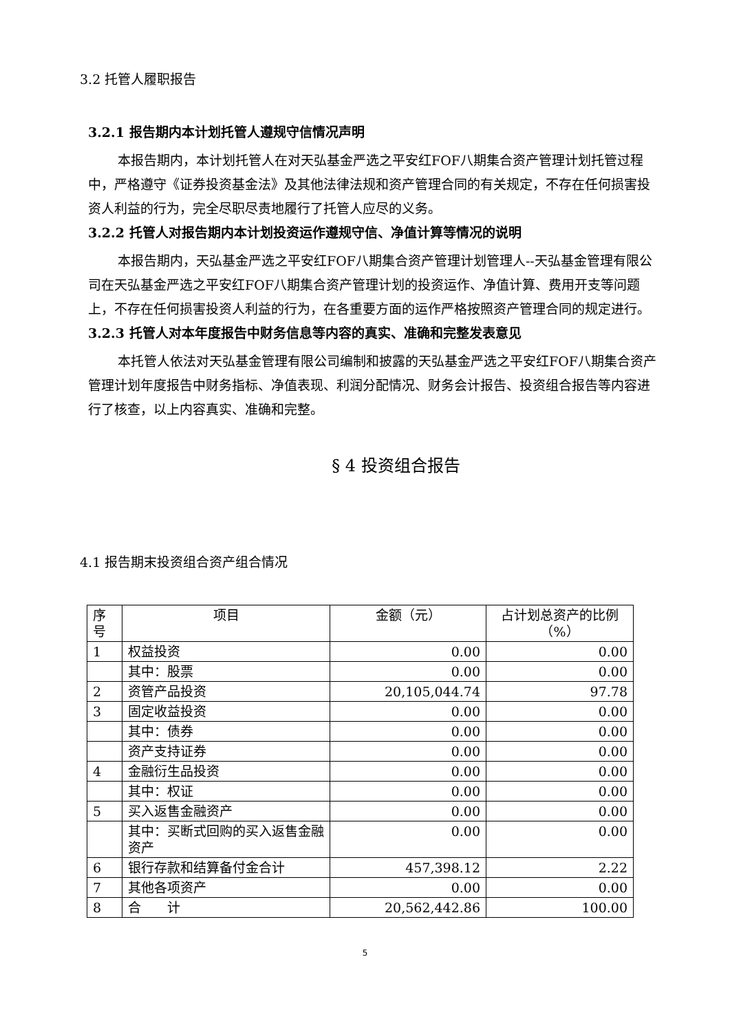3.2 托管人履职报告
3.2.1 报告期内本计划托管人遵规守信情况声明
本报告期内，本计划托管人在对天弘基金严选之平安红FOF八期集合资产管理计划托管过程中，严格遵守《证券投资基金法》及其他法律法规和资产管理合同的有关规定，不存在任何损害投资人利益的行为，完全尽职尽责地履行了托管人应尽的义务。
3.2.2 托管人对报告期内本计划投资运作遵规守信、净值计算等情况的说明
本报告期内，天弘基金严选之平安红FOF八期集合资产管理计划管理人--天弘基金管理有限公司在天弘基金严选之平安红FOF八期集合资产管理计划的投资运作、净值计算、费用开支等问题上，不存在任何损害投资人利益的行为，在各重要方面的运作严格按照资产管理合同的规定进行。
3.2.3 托管人对本年度报告中财务信息等内容的真实、准确和完整发表意见
本托管人依法对天弘基金管理有限公司编制和披露的天弘基金严选之平安红FOF八期集合资产管理计划年度报告中财务指标、净值表现、利润分配情况、财务会计报告、投资组合报告等内容进行了核查，以上内容真实、准确和完整。
§ 4 投资组合报告
4.1 报告期末投资组合资产组合情况
| 序号 | 项目 | 金额（元） | 占计划总资产的比例（%） |
| 1 | 权益投资 | 0.00 | 0.00 |
| | 其中：股票 | 0.00 | 0.00 |
| 2 | 资管产品投资 | 20,105,044.74 | 97.78 |
| 3 | 固定收益投资 | 0.00 | 0.00 |
| | 其中：债券 | 0.00 | 0.00 |
| | 资产支持证券 | 0.00 | 0.00 |
| 4 | 金融衍生品投资 | 0.00 | 0.00 |
| | 其中：权证 | 0.00 | 0.00 |
| 5 | 买入返售金融资产 | 0.00 | 0.00 |
| | 其中：买断式回购的买入返售金融资产 | 0.00 | 0.00 |
| 6 | 银行存款和结算备付金合计 | 457,398.12 | 2.22 |
| 7 | 其他各项资产 | 0.00 | 0.00 |
| 8 | 合 计 | 20,562,442.86 | 100.00 |
5